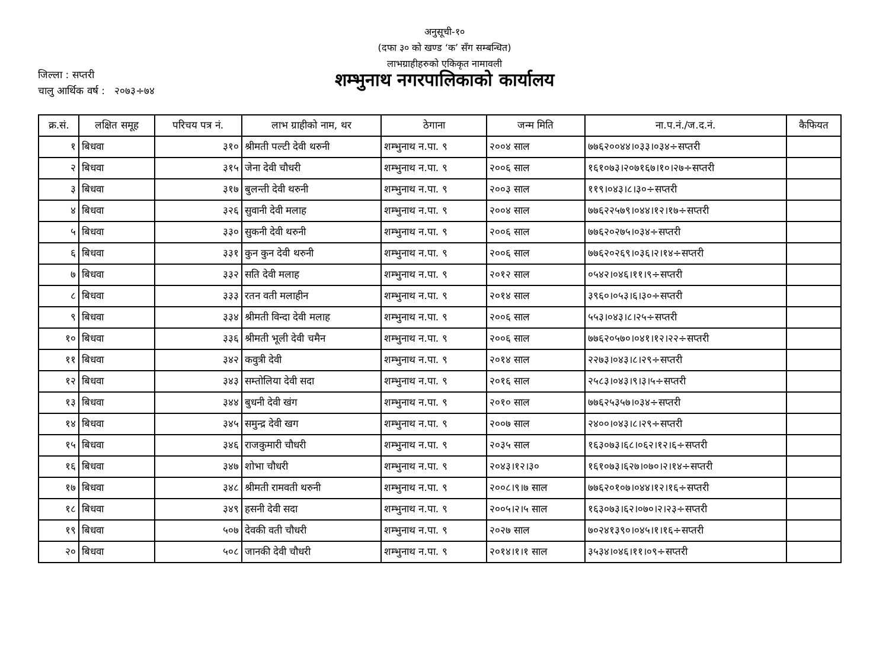अनुसूची-१०
(दफा ३० को खण्ड ‘क’ सँग सम्बन्धित)
लाभग्राहीहरुको एकिकृत नामावली
जिल्ला : सप्तरी
चालु आर्थिक वर्ष : २०७३÷७४
शम्भुनाथ नगरपालिकाको कार्यालय
| क्र.सं. | लक्षित समूह | परिचय पत्र नं. | लाभ ग्राहीको नाम, थर | ठेगाना | जन्म मिति | ना.प.नं./ज.द.नं. | कैफियत |
| --- | --- | --- | --- | --- | --- | --- | --- |
| १ | बिधवा | ३१० | श्रीमती पल्टी देवी थरुनी | शम्भुनाथ न.पा. ९ | २००४ साल | ७७६२००४४।०३३।०३४÷सप्तरी | |
| २ | बिधवा | ३१५ | जेना देवी चौधरी | शम्भुनाथ न.पा. ९ | २००६ साल | १६१०७३।२०७१६७।१०।२७÷सप्तरी | |
| ३ | बिधवा | ३१७ | बुलन्ती देवी थरुनी | शम्भुनाथ न.पा. ९ | २००३ साल | ११९।०४३।८।३०÷सप्तरी | |
| ४ | बिधवा | ३२६ | सुवानी देवी मलाह | शम्भुनाथ न.पा. ९ | २००४ साल | ७७६२२५७९।०४४।१२।१७÷सप्तरी | |
| ५ | बिधवा | ३३० | सुकनी देवी थरुनी | शम्भुनाथ न.पा. ९ | २००६ साल | ७७६२०२७५।०३४÷सप्तरी | |
| ६ | बिधवा | ३३१ | कुन कुन देवी थरुनी | शम्भुनाथ न.पा. ९ | २००६ साल | ७७६२०२६९।०३६।२।१४÷सप्तरी | |
| ७ | बिधवा | ३३२ | सति देवी मलाह | शम्भुनाथ न.पा. ९ | २०१२ साल | ०५४२।०४६।११।९÷सप्तरी | |
| ८ | बिधवा | ३३३ | रतन वती मलाहीन | शम्भुनाथ न.पा. ९ | २०१४ साल | ३९६०।०५३।६।३०÷सप्तरी | |
| ९ | बिधवा | ३३४ | श्रीमती विन्दा देवी मलाह | शम्भुनाथ न.पा. ९ | २००६ साल | ५५३।०४३।८।२५÷सप्तरी | |
| १० | बिधवा | ३३६ | श्रीमती भूली देवी चमैन | शम्भुनाथ न.पा. ९ | २००६ साल | ७७६२०५७०।०४१।१२।२२÷सप्तरी | |
| ११ | बिधवा | ३४२ | कवुत्री देवी | शम्भुनाथ न.पा. ९ | २०१४ साल | २२७३।०४३।८।२९÷सप्तरी | |
| १२ | बिधवा | ३४३ | सम्तोलिया देवी सदा | शम्भुनाथ न.पा. ९ | २०१६ साल | २५८३।०४३।९।३।५÷सप्तरी | |
| १३ | बिधवा | ३४४ | बुधनी देवी खंग | शम्भुनाथ न.पा. ९ | २०१० साल | ७७६२५३५७।०३४÷सप्तरी | |
| १४ | बिधवा | ३४५ | समुन्द्र देवी खग | शम्भुनाथ न.पा. ९ | २००७ साल | २४००।०४३।८।२९÷सप्तरी | |
| १५ | बिधवा | ३४६ | राजकुमारी चौधरी | शम्भुनाथ न.पा. ९ | २०३५ साल | १६३०७३।६८।०६२।१२।६÷सप्तरी | |
| १६ | बिधवा | ३४७ | शोभा चौधरी | शम्भुनाथ न.पा. ९ | २०४३।१२।३० | १६१०७३।६२७।०७०।२।१४÷सप्तरी | |
| १७ | बिधवा | ३४८ | श्रीमती रामवती थरुनी | शम्भुनाथ न.पा. ९ | २००८।९।७ साल | ७७६२०१०७।०४४।१२।१६÷सप्तरी | |
| १८ | बिधवा | ३४९ | हसनी देवी सदा | शम्भुनाथ न.पा. ९ | २००५।२।५ साल | १६३०७३।६२।०७०।२।२३÷सप्तरी | |
| १९ | बिधवा | ५०७ | देवकी वती चौधरी | शम्भुनाथ न.पा. ९ | २०२७ साल | ७०२४१३९०।०४५।१।१६÷सप्तरी | |
| २० | बिधवा | ५०८ | जानकी देवी चौधरी | शम्भुनाथ न.पा. ९ | २०१४।१।१ साल | ३५३४।०४६।११।०९÷सप्तरी | |